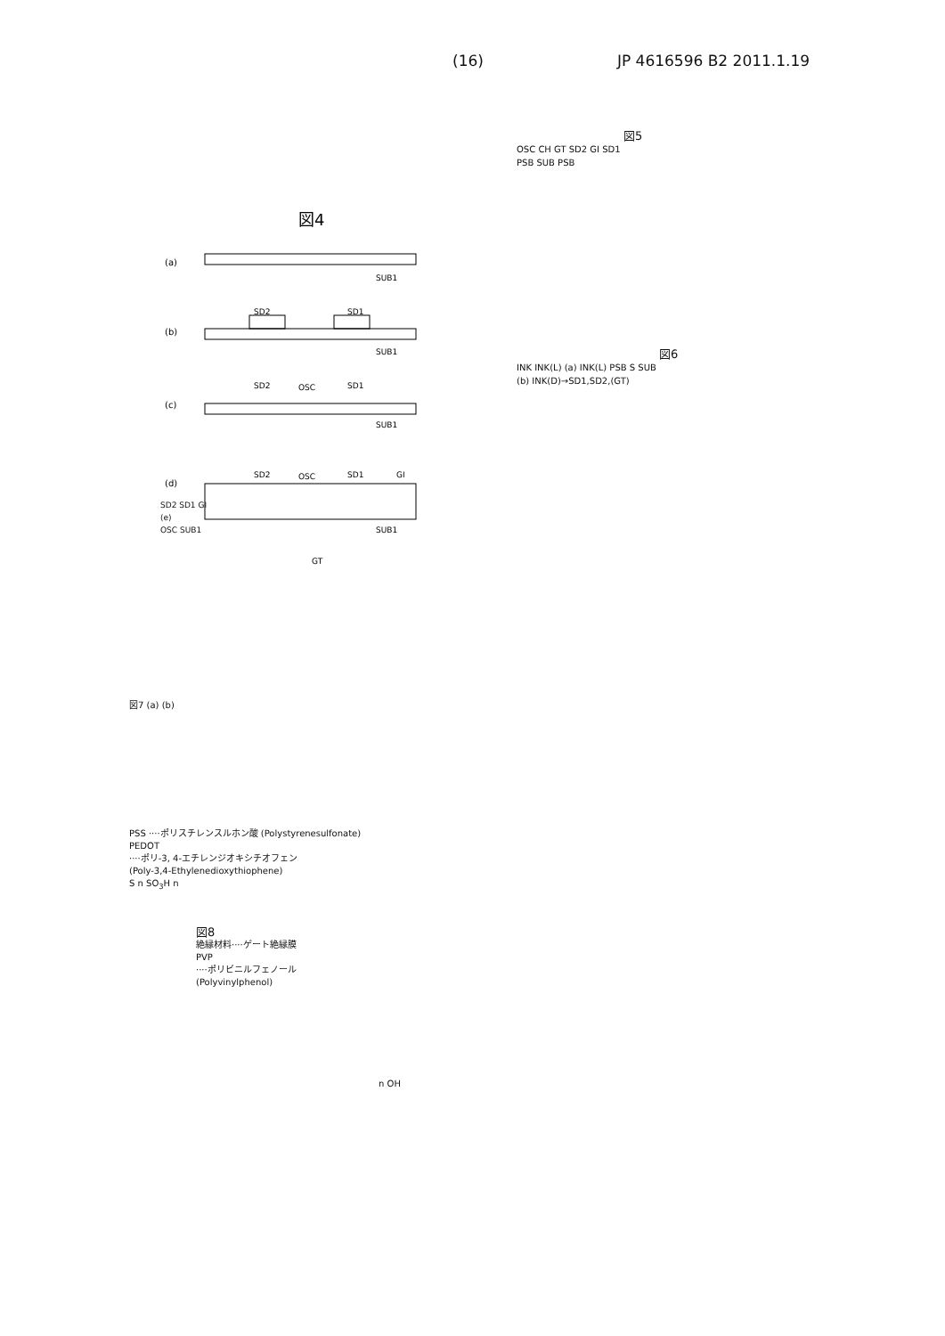(16) JP 4616596 B2 2011.1.19
図4
(a)
SUB1
SD2
SD1
(b)
SUB1
SD2
OSC
SD1
(c)
SUB1
(d)
SD2
OSC
SD1
GI
SUB1
GT
SD2 SD1 GI
(e)
OSC SUB1
図5
OSC CH GT SD2 GI SD1
PSB SUB PSB
図6
INK INK(L) (a) INK(L) PSB S SUB
(b) INK(D)→SD1,SD2,(GT)
図7 (a) (b)
PSS ····ポリスチレンスルホン酸 (Polystyrenesulfonate)
PEDOT
····ポリ-3, 4-エチレンジオキシチオフェン
(Poly-3,4-Ethylenedioxythiophene)
S n SO<sub>3</sub>H n
図8
絶縁材料····ゲート絶縁膜
PVP
····ポリビニルフェノール
(Polyvinylphenol)
n OH